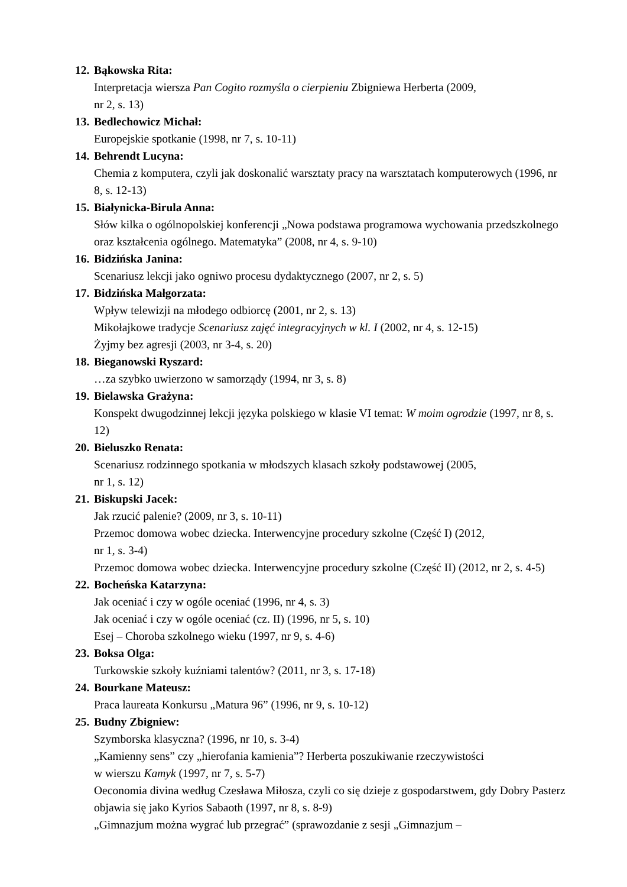12. Bąkowska Rita:
Interpretacja wiersza Pan Cogito rozmyśla o cierpieniu Zbigniewa Herberta (2009,
nr 2, s. 13)
13. Bedlechowicz Michał:
Europejskie spotkanie (1998, nr 7, s. 10-11)
14. Behrendt Lucyna:
Chemia z komputera, czyli jak doskonalić warsztaty pracy na warsztatach komputerowych (1996, nr 8, s. 12-13)
15. Białynicka-Birula Anna:
Słów kilka o ogólnopolskiej konferencji „Nowa podstawa programowa wychowania przedszkolnego oraz kształcenia ogólnego. Matematyka” (2008, nr 4, s. 9-10)
16. Bidzińska Janina:
Scenariusz lekcji jako ogniwo procesu dydaktycznego (2007, nr 2, s. 5)
17. Bidzińska Małgorzata:
Wpływ telewizji na młodego odbiorcę (2001, nr 2, s. 13)
Mikołajkowe tradycje Scenariusz zajęć integracyjnych w kl. I (2002, nr 4, s. 12-15)
Żyjmy bez agresji (2003, nr 3-4, s. 20)
18. Bieganowski Ryszard:
…za szybko uwierzono w samorządy (1994, nr 3, s. 8)
19. Bielawska Grażyna:
Konspekt dwugodzinnej lekcji języka polskiego w klasie VI temat: W moim ogrodzie (1997, nr 8, s. 12)
20. Bieluszko Renata:
Scenariusz rodzinnego spotkania w młodszych klasach szkoły podstawowej (2005,
nr 1, s. 12)
21. Biskupski Jacek:
Jak rzucić palenie? (2009, nr 3, s. 10-11)
Przemoc domowa wobec dziecka. Interwencyjne procedury szkolne (Część I) (2012,
nr 1, s. 3-4)
Przemoc domowa wobec dziecka. Interwencyjne procedury szkolne (Część II) (2012, nr 2, s. 4-5)
22. Bocheńska Katarzyna:
Jak oceniać i czy w ogóle oceniać (1996, nr 4, s. 3)
Jak oceniać i czy w ogóle oceniać (cz. II) (1996, nr 5, s. 10)
Esej – Choroba szkolnego wieku (1997, nr 9, s. 4-6)
23. Boksa Olga:
Turkowskie szkoły kuźniami talentów? (2011, nr 3, s. 17-18)
24. Bourkane Mateusz:
Praca laureata Konkursu „Matura 96” (1996, nr 9, s. 10-12)
25. Budny Zbigniew:
Szymborska klasyczna? (1996, nr 10, s. 3-4)
„Kamienny sens” czy „hierofania kamienia”? Herberta poszukiwanie rzeczywistości
w wierszu Kamyk (1997, nr 7, s. 5-7)
Oeconomia divina według Czesława Miłosza, czyli co się dzieje z gospodarstwem, gdy Dobry Pasterz objawia się jako Kyrios Sabaoth (1997, nr 8, s. 8-9)
„Gimnazjum można wygrać lub przegrać” (sprawozdanie z sesji „Gimnazjum –